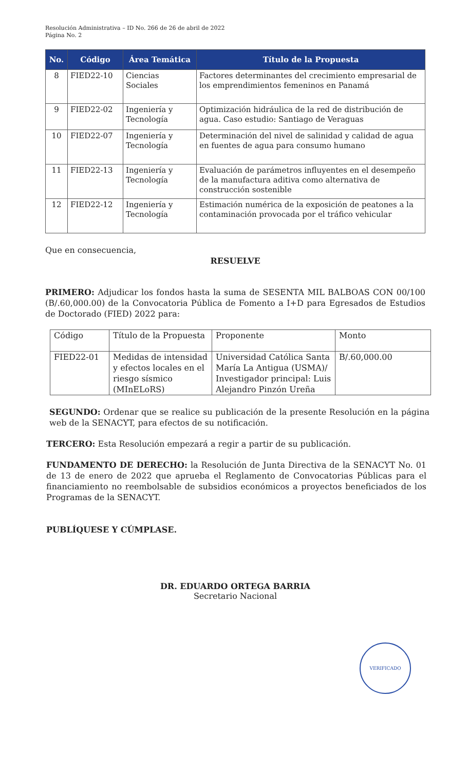Resolución Administrativa – ID No. 266 de 26 de abril de 2022
Página No. 2
| No. | Código | Área Temática | Título de la Propuesta |
| --- | --- | --- | --- |
| 8 | FIED22-10 | Ciencias Sociales | Factores determinantes del crecimiento empresarial de los emprendimientos femeninos en Panamá |
| 9 | FIED22-02 | Ingeniería y Tecnología | Optimización hidráulica de la red de distribución de agua. Caso estudio: Santiago de Veraguas |
| 10 | FIED22-07 | Ingeniería y Tecnología | Determinación del nivel de salinidad y calidad de agua en fuentes de agua para consumo humano |
| 11 | FIED22-13 | Ingeniería y Tecnología | Evaluación de parámetros influyentes en el desempeño de la manufactura aditiva como alternativa de construcción sostenible |
| 12 | FIED22-12 | Ingeniería y Tecnología | Estimación numérica de la exposición de peatones a la contaminación provocada por el tráfico vehicular |
Que en consecuencia,
RESUELVE
PRIMERO: Adjudicar los fondos hasta la suma de SESENTA MIL BALBOAS CON 00/100 (B/.60,000.00) de la Convocatoria Pública de Fomento a I+D para Egresados de Estudios de Doctorado (FIED) 2022 para:
| Código | Título de la Propuesta | Proponente | Monto |
| FIED22-01 | Medidas de intensidad y efectos locales en el riesgo sísmico (MInELoRS) | Universidad Católica Santa María La Antigua (USMA)/ Investigador principal: Luis Alejandro Pinzón Ureña | B/.60,000.00 |
SEGUNDO: Ordenar que se realice su publicación de la presente Resolución en la página web de la SENACYT, para efectos de su notificación.
TERCERO: Esta Resolución empezará a regir a partir de su publicación.
FUNDAMENTO DE DERECHO: la Resolución de Junta Directiva de la SENACYT No. 01 de 13 de enero de 2022 que aprueba el Reglamento de Convocatorias Públicas para el financiamiento no reembolsable de subsidios económicos a proyectos beneficiados de los Programas de la SENACYT.
PUBLÍQUESE Y CÚMPLASE.
DR. EDUARDO ORTEGA BARRIA
Secretario Nacional
VERIFICADO